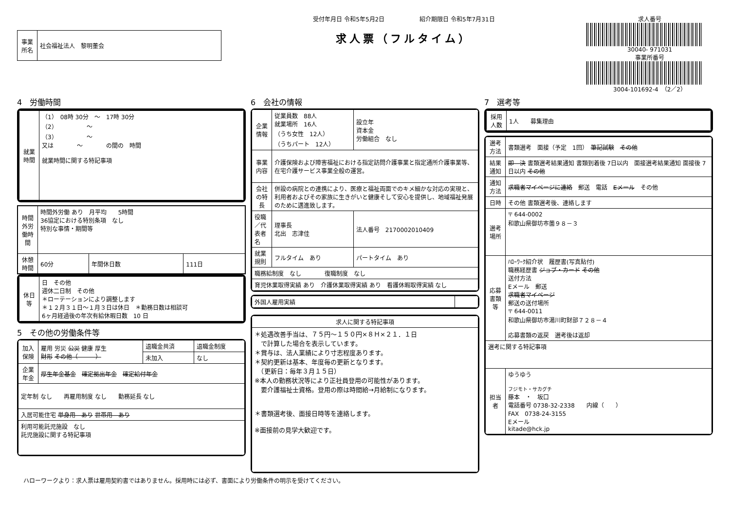| 事業所名 | 社会福祉法人 黎明董会 |
受付年月日 令和5年5月2日　　　　　　紹介期限日 令和5年7月31日
求人票（フルタイム）
求人番号
30040- 971031
事業所番号
3004-101692-4　（2／2）
4　労働時間
| 就業時間 | （1） 08時 30分 ～ 17時 30分 （2） ～ （3） ～ 又は ～ の間の 時間 就業時間に関する特記事項 |
| 時間外労働時間 | 時間外労働 あり 月平均 5時間 36協定における特別条項 なし 特別な事情・期間等 | | |
| 休憩時間 | 60分 | 年間休日数 | 111日 |
| 休日等 | 日 その他 週休二日制 その他 ＊ローテーションにより調整します ＊１２月３１日～１月３日は休日 ＊勤務日数は相談可 6ヶ月経過後の年次有給休暇日数 10 日 |
5　その他の労働条件等
| 加入保険 | 雇用 労災 公災 健康 厚生 財形 その他（ ） | 退職金共済 | 退職金制度 |
| | | 未加入 | なし |
| 企業年金 | 厚生年金基金 確定拠出年金 確定給付年金 | | |
| 定年制 なし 再雇用制度 なし 勤務延長 なし | | | |
| 入居可能住宅 単身用 あり 世帯用 あり | | | |
| 利用可能託児施設 なし 託児施設に関する特記事項 | | | |
6　会社の情報
| 企業情報 | 従業員数 88人 就業場所 16人 （うち女性 12人） （うちパート 12人） | 設立年 資本金 労働組合 なし |
| 事業内容 | 介護保険および障害福祉における指定訪問介護事業と指定通所介護事業等、在宅介護サービス事業全般の運営。 | |
| 会社の特長 | 併設の病院との連携により、医療と福祉両面でのキメ細かな対応の実現と、利用者およびその家族に生きがいと健康そして安心を提供し、地域福祉発展のために邁進致します。 | |
| 役職／代表者名 | 理事長 北出 志津佳 | 法人番号 2170002010409 |
| 就業規則 | フルタイム あり | パートタイム あり |
| 職務給制度 なし 復職制度 なし | | |
| 育児休業取得実績 あり 介護休業取得実績 あり 看護休暇取得実績 なし | | |
| 外国人雇用実績 | |
| 求人に関する特記事項 |
| --- |
| ＊処遇改善手当は、７５円～１５０円×８Ｈ×２１．１日 で計算した場合を表示しています。 ＊賞与は、法人業績により寸志程度あります。 ＊契約更新は基本、年度毎の更新となります。 （更新日：毎年３月１５日） ※本人の勤務状況等により正社員登用の可能性があります。 要介護福祉士資格。登用の際は時間給→月給制になります。 ＊書類選考後、面接日時等を連絡します。 ※面接前の見学大歓迎です。 |
7　選考等
| 採用人数 | 1人 募集理由 |
| 選考方法 | 書類選考 面接（予定 1回） 筆記試験 その他 |
| 結果通知 | 即 決 書類選考結果通知 書類到着後 7日以内 面接選考結果通知 面接後 7日以内 その他 |
| 通知方法 | 求職者マイページに連絡 郵送 電話 Eメール その他 |
| 日時 | その他 書類選考後、連絡します |
| 選考場所 | 〒 644-0002 和歌山県御坊市薗９８－３ |
| 応募書類等 | ﾊﾛｰﾜｰｸ紹介状 履歴書(写真貼付) 職務経歴書 ジョブ・カード その他 送付方法 Eメール 郵送 求職者マイページ 郵送の送付場所 〒 644-0011 和歌山県御坊市湯川町財部７２８－４ 応募書類の返戻 選考後は返却 |
| 選考に関する特記事項 | |
| 担当者 | ゆうゆう フジモト・サカグチ 藤本 ・ 坂口 電話番号 0738-32-2338 内線（ ） FAX 0738-24-3155 Eメール kitade@hck.jp |
ハローワークより：求人票は雇用契約書ではありません。採用時には必ず、書面により労働条件の明示を受けてください。